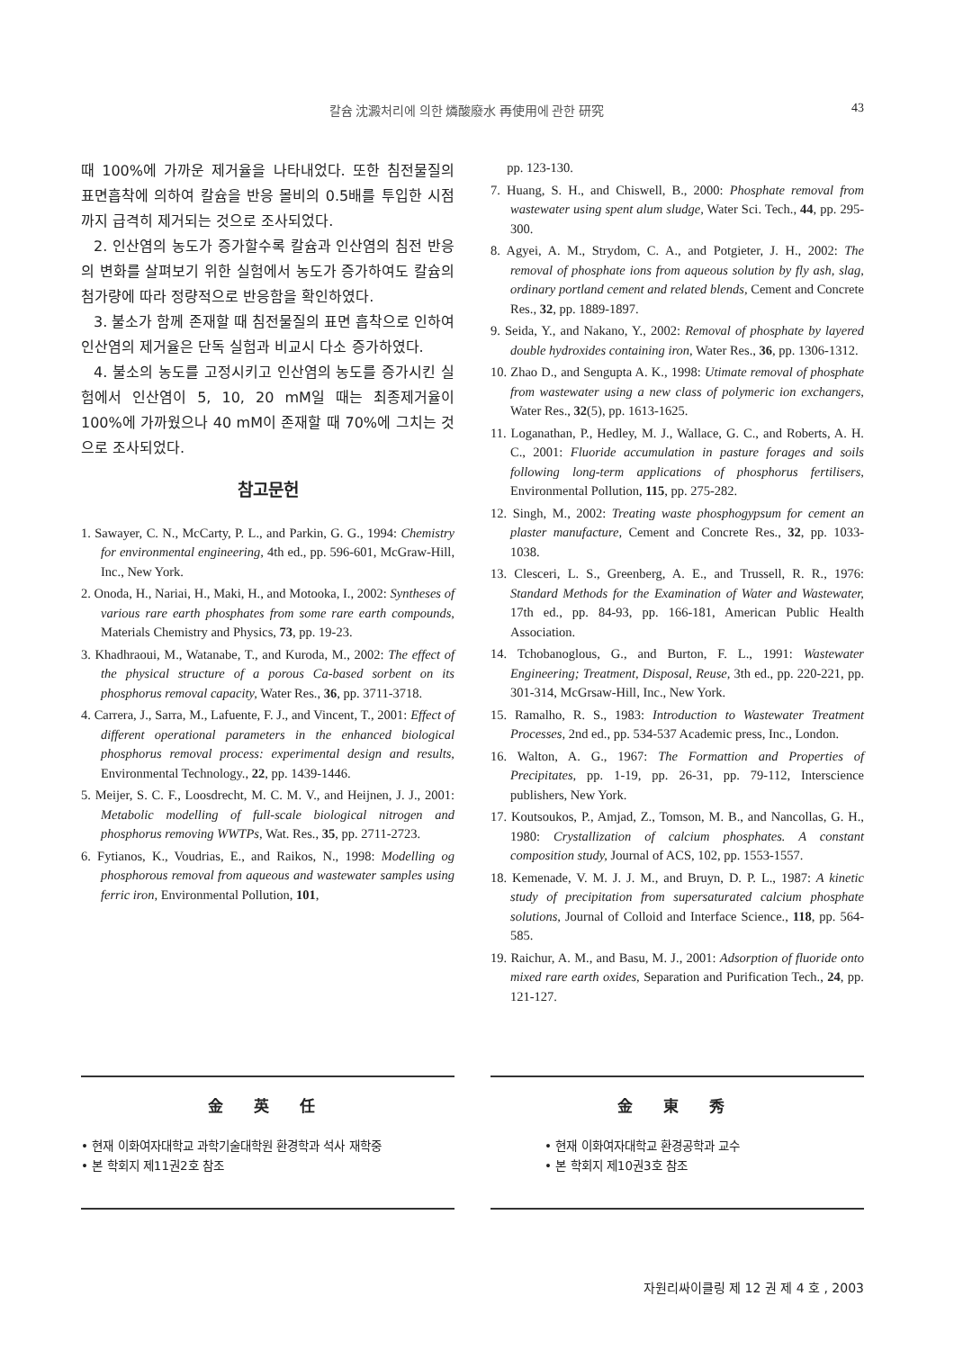43
칼슘 沈澱처리에 의한 燐酸廢水 再使用에 관한 研究
때 100%에 가까운 제거율을 나타내었다. 또한 침전물질의 표면흡착에 의하여 칼슘을 반응 몰비의 0.5배를 투입한 시점까지 급격히 제거되는 것으로 조사되었다.
2. 인산염의 농도가 증가할수록 칼슘과 인산염의 침전 반응의 변화를 살펴보기 위한 실험에서 농도가 증가하여도 칼슘의 첨가량에 따라 정량적으로 반응함을 확인하였다.
3. 불소가 함께 존재할 때 침전물질의 표면 흡착으로 인하여 인산염의 제거율은 단독 실험과 비교시 다소 증가하였다.
4. 불소의 농도를 고정시키고 인산염의 농도를 증가시킨 실험에서 인산염이 5, 10, 20 mM일 때는 최종제거율이 100%에 가까웠으나 40 mM이 존재할 때 70%에 그치는 것으로 조사되었다.
참고문헌
1. Sawayer, C. N., McCarty, P. L., and Parkin, G. G., 1994: Chemistry for environmental engineering, 4th ed., pp. 596-601, McGraw-Hill, Inc., New York.
2. Onoda, H., Nariai, H., Maki, H., and Motooka, I., 2002: Syntheses of various rare earth phosphates from some rare earth compounds, Materials Chemistry and Physics, 73, pp. 19-23.
3. Khadhraoui, M., Watanabe, T., and Kuroda, M., 2002: The effect of the physical structure of a porous Ca-based sorbent on its phosphorus removal capacity, Water Res., 36, pp. 3711-3718.
4. Carrera, J., Sarra, M., Lafuente, F. J., and Vincent, T., 2001: Effect of different operational parameters in the enhanced biological phosphorus removal process: experimental design and results, Environmental Technology., 22, pp. 1439-1446.
5. Meijer, S. C. F., Loosdrecht, M. C. M. V., and Heijnen, J. J., 2001: Metabolic modelling of full-scale biological nitrogen and phosphorus removing WWTPs, Wat. Res., 35, pp. 2711-2723.
6. Fytianos, K., Voudrias, E., and Raikos, N., 1998: Modelling og phosphorous removal from aqueous and wastewater samples using ferric iron, Environmental Pollution, 101,
pp. 123-130.
7. Huang, S. H., and Chiswell, B., 2000: Phosphate removal from wastewater using spent alum sludge, Water Sci. Tech., 44, pp. 295-300.
8. Agyei, A. M., Strydom, C. A., and Potgieter, J. H., 2002: The removal of phosphate ions from aqueous solution by fly ash, slag, ordinary portland cement and related blends, Cement and Concrete Res., 32, pp. 1889-1897.
9. Seida, Y., and Nakano, Y., 2002: Removal of phosphate by layered double hydroxides containing iron, Water Res., 36, pp. 1306-1312.
10. Zhao D., and Sengupta A. K., 1998: Utimate removal of phosphate from wastewater using a new class of polymeric ion exchangers, Water Res., 32(5), pp. 1613-1625.
11. Loganathan, P., Hedley, M. J., Wallace, G. C., and Roberts, A. H. C., 2001: Fluoride accumulation in pasture forages and soils following long-term applications of phosphorus fertilisers, Environmental Pollution, 115, pp. 275-282.
12. Singh, M., 2002: Treating waste phosphogypsum for cement an plaster manufacture, Cement and Concrete Res., 32, pp. 1033-1038.
13. Clesceri, L. S., Greenberg, A. E., and Trussell, R. R., 1976: Standard Methods for the Examination of Water and Wastewater, 17th ed., pp. 84-93, pp. 166-181, American Public Health Association.
14. Tchobanoglous, G., and Burton, F. L., 1991: Wastewater Engineering; Treatment, Disposal, Reuse, 3th ed., pp. 220-221, pp. 301-314, McGrsaw-Hill, Inc., New York.
15. Ramalho, R. S., 1983: Introduction to Wastewater Treatment Processes, 2nd ed., pp. 534-537 Academic press, Inc., London.
16. Walton, A. G., 1967: The Formattion and Properties of Precipitates, pp. 1-19, pp. 26-31, pp. 79-112, Interscience publishers, New York.
17. Koutsoukos, P., Amjad, Z., Tomson, M. B., and Nancollas, G. H., 1980: Crystallization of calcium phosphates. A constant composition study, Journal of ACS, 102, pp. 1553-1557.
18. Kemenade, V. M. J. J. M., and Bruyn, D. P. L., 1987: A kinetic study of precipitation from supersaturated calcium phosphate solutions, Journal of Colloid and Interface Science., 118, pp. 564-585.
19. Raichur, A. M., and Basu, M. J., 2001: Adsorption of fluoride onto mixed rare earth oxides, Separation and Purification Tech., 24, pp. 121-127.
金 英 任
• 현재 이화여자대학교 과학기술대학원 환경학과 석사 재학중
• 본 학회지 제11권2호 참조
金 東 秀
• 현재 이화여자대학교 환경공학과 교수
• 본 학회지 제10권3호 참조
자원리싸이클링 제 12 권 제 4 호 , 2003